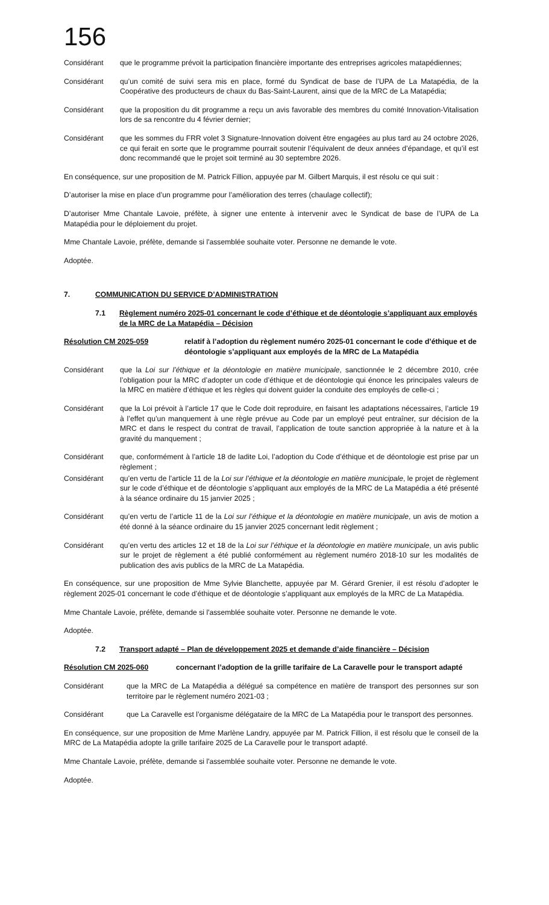156
Considérant que le programme prévoit la participation financière importante des entreprises agricoles matapédiennes;
Considérant qu’un comité de suivi sera mis en place, formé du Syndicat de base de l’UPA de La Matapédia, de la Coopérative des producteurs de chaux du Bas-Saint-Laurent, ainsi que de la MRC de La Matapédia;
Considérant que la proposition du dit programme a reçu un avis favorable des membres du comité Innovation-Vitalisation lors de sa rencontre du 4 février dernier;
Considérant que les sommes du FRR volet 3 Signature-Innovation doivent être engagées au plus tard au 24 octobre 2026, ce qui ferait en sorte que le programme pourrait soutenir l’équivalent de deux années d’épandage, et qu’il est donc recommandé que le projet soit terminé au 30 septembre 2026.
En conséquence, sur une proposition de M. Patrick Fillion, appuyée par M. Gilbert Marquis, il est résolu ce qui suit :
D’autoriser la mise en place d’un programme pour l’amélioration des terres (chaulage collectif);
D’autoriser Mme Chantale Lavoie, préfète, à signer une entente à intervenir avec le Syndicat de base de l’UPA de La Matapédia pour le déploiement du projet.
Mme Chantale Lavoie, préfète, demande si l'assemblée souhaite voter. Personne ne demande le vote.
Adoptée.
7. COMMUNICATION DU SERVICE D’ADMINISTRATION
7.1 Règlement numéro 2025-01 concernant le code d’éthique et de déontologie s’appliquant aux employés de la MRC de La Matapédia – Décision
Résolution CM 2025-059 relatif à l’adoption du règlement numéro 2025-01 concernant le code d’éthique et de déontologie s’appliquant aux employés de la MRC de La Matapédia
Considérant que la Loi sur l’éthique et la déontologie en matière municipale, sanctionnée le 2 décembre 2010, crée l’obligation pour la MRC d’adopter un code d’éthique et de déontologie qui énonce les principales valeurs de la MRC en matière d’éthique et les règles qui doivent guider la conduite des employés de celle-ci ;
Considérant que la Loi prévoit à l’article 17 que le Code doit reproduire, en faisant les adaptations nécessaires, l’article 19 à l’effet qu’un manquement à une règle prévue au Code par un employé peut entraîner, sur décision de la MRC et dans le respect du contrat de travail, l’application de toute sanction appropriée à la nature et à la gravité du manquement ;
Considérant que, conformément à l’article 18 de ladite Loi, l’adoption du Code d’éthique et de déontologie est prise par un règlement ;
Considérant qu’en vertu de l’article 11 de la Loi sur l’éthique et la déontologie en matière municipale, le projet de règlement sur le code d’éthique et de déontologie s’appliquant aux employés de la MRC de La Matapédia a été présenté à la séance ordinaire du 15 janvier 2025 ;
Considérant qu’en vertu de l’article 11 de la Loi sur l’éthique et la déontologie en matière municipale, un avis de motion a été donné à la séance ordinaire du 15 janvier 2025 concernant ledit règlement ;
Considérant qu’en vertu des articles 12 et 18 de la Loi sur l’éthique et la déontologie en matière municipale, un avis public sur le projet de règlement a été publié conformément au règlement numéro 2018-10 sur les modalités de publication des avis publics de la MRC de La Matapédia.
En conséquence, sur une proposition de Mme Sylvie Blanchette, appuyée par M. Gérard Grenier, il est résolu d’adopter le règlement 2025-01 concernant le code d’éthique et de déontologie s’appliquant aux employés de la MRC de La Matapédia.
Mme Chantale Lavoie, préfète, demande si l'assemblée souhaite voter. Personne ne demande le vote.
Adoptée.
7.2 Transport adapté – Plan de développement 2025 et demande d’aide financière – Décision
Résolution CM 2025-060 concernant l’adoption de la grille tarifaire de La Caravelle pour le transport adapté
Considérant que la MRC de La Matapédia a délégué sa compétence en matière de transport des personnes sur son territoire par le règlement numéro 2021-03 ;
Considérant que La Caravelle est l’organisme délégataire de la MRC de La Matapédia pour le transport des personnes.
En conséquence, sur une proposition de Mme Marlène Landry, appuyée par M. Patrick Fillion, il est résolu que le conseil de la MRC de La Matapédia adopte la grille tarifaire 2025 de La Caravelle pour le transport adapté.
Mme Chantale Lavoie, préfète, demande si l'assemblée souhaite voter. Personne ne demande le vote.
Adoptée.